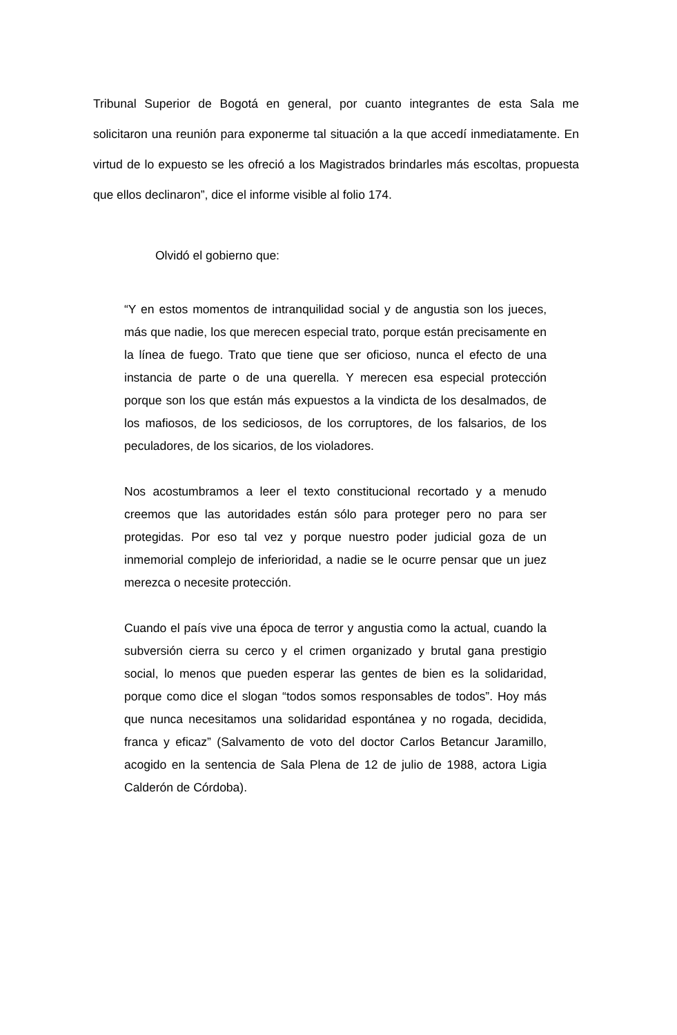Tribunal Superior de Bogotá en general, por cuanto integrantes de esta Sala me solicitaron una reunión para exponerme tal situación a la que accedí inmediatamente. En virtud de lo expuesto se les ofreció a los Magistrados brindarles más escoltas, propuesta que ellos declinaron”, dice el informe visible al folio 174.
Olvidó el gobierno que:
“Y en estos momentos de intranquilidad social y de angustia son los jueces, más que nadie, los que merecen especial trato, porque están precisamente en la línea de fuego. Trato que tiene que ser oficioso, nunca el efecto de una instancia de parte o de una querella. Y merecen esa especial protección porque son los que están más expuestos a la vindicta de los desalmados, de los mafiosos, de los sediciosos, de los corruptores, de los falsarios, de los peculadores, de los sicarios, de los violadores.
Nos acostumbramos a leer el texto constitucional recortado y a menudo creemos que las autoridades están sólo para proteger pero no para ser protegidas. Por eso tal vez y porque nuestro poder judicial goza de un inmemorial complejo de inferioridad, a nadie se le ocurre pensar que un juez merezca o necesite protección.
Cuando el país vive una época de terror y angustia como la actual, cuando la subversión cierra su cerco y el crimen organizado y brutal gana prestigio social, lo menos que pueden esperar las gentes de bien es la solidaridad, porque como dice el slogan “todos somos responsables de todos”. Hoy más que nunca necesitamos una solidaridad espontánea y no rogada, decidida, franca y eficaz” (Salvamento de voto del doctor Carlos Betancur Jaramillo, acogido en la sentencia de Sala Plena de 12 de julio de 1988, actora Ligia Calderón de Córdoba).